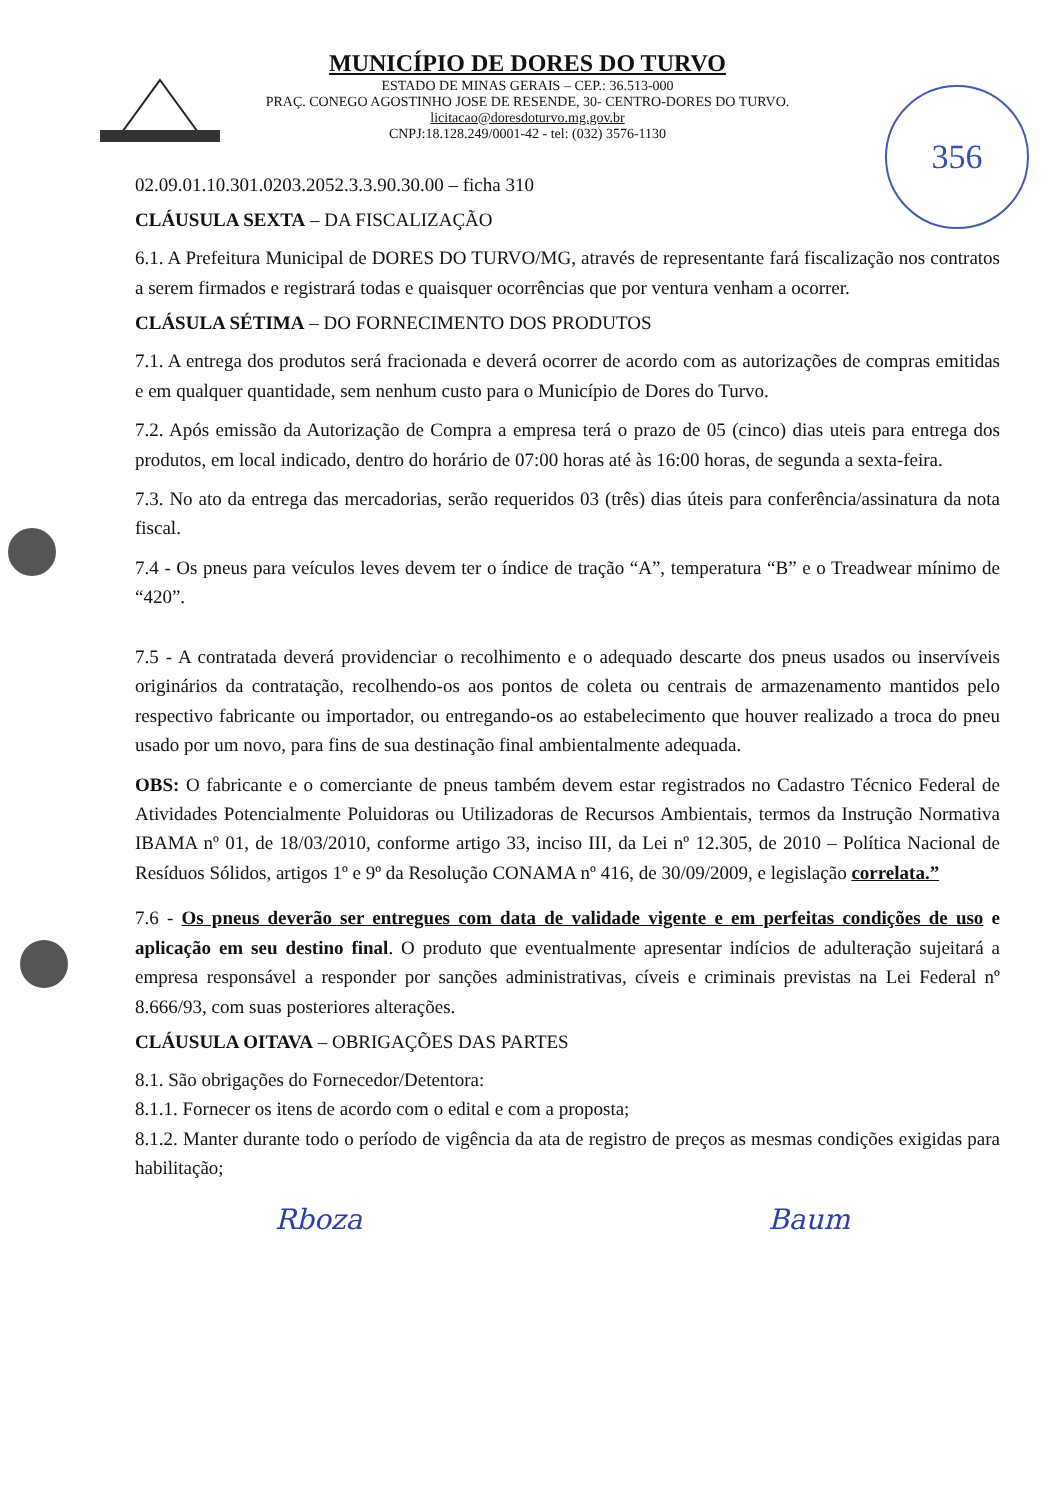356
MUNICÍPIO DE DORES DO TURVO
ESTADO DE MINAS GERAIS – CEP.: 36.513-000
PRAÇ. CONEGO AGOSTINHO JOSE DE RESENDE, 30- CENTRO-DORES DO TURVO.
licitacao@doresdoturvo.mg.gov.br
CNPJ:18.128.249/0001-42 - tel: (032) 3576-1130
02.09.01.10.301.0203.2052.3.3.90.30.00 – ficha 310
CLÁUSULA SEXTA – DA FISCALIZAÇÃO
6.1. A Prefeitura Municipal de DORES DO TURVO/MG, através de representante fará fiscalização nos contratos a serem firmados e registrará todas e quaisquer ocorrências que por ventura venham a ocorrer.
CLÁSULA SÉTIMA – DO FORNECIMENTO DOS PRODUTOS
7.1. A entrega dos produtos será fracionada e deverá ocorrer de acordo com as autorizações de compras emitidas e em qualquer quantidade, sem nenhum custo para o Município de Dores do Turvo.
7.2. Após emissão da Autorização de Compra a empresa terá o prazo de 05 (cinco) dias uteis para entrega dos produtos, em local indicado, dentro do horário de 07:00 horas até às 16:00 horas, de segunda a sexta-feira.
7.3. No ato da entrega das mercadorias, serão requeridos 03 (três) dias úteis para conferência/assinatura da nota fiscal.
7.4 - Os pneus para veículos leves devem ter o índice de tração “A”, temperatura “B” e o Treadwear mínimo de “420”.
7.5 - A contratada deverá providenciar o recolhimento e o adequado descarte dos pneus usados ou inservíveis originários da contratação, recolhendo-os aos pontos de coleta ou centrais de armazenamento mantidos pelo respectivo fabricante ou importador, ou entregando-os ao estabelecimento que houver realizado a troca do pneu usado por um novo, para fins de sua destinação final ambientalmente adequada.
OBS: O fabricante e o comerciante de pneus também devem estar registrados no Cadastro Técnico Federal de Atividades Potencialmente Poluidoras ou Utilizadoras de Recursos Ambientais, termos da Instrução Normativa IBAMA nº 01, de 18/03/2010, conforme artigo 33, inciso III, da Lei nº 12.305, de 2010 – Política Nacional de Resíduos Sólidos, artigos 1º e 9º da Resolução CONAMA nº 416, de 30/09/2009, e legislação correlata.”
7.6 - Os pneus deverão ser entregues com data de validade vigente e em perfeitas condições de uso e aplicação em seu destino final. O produto que eventualmente apresentar indícios de adulteração sujeitará a empresa responsável a responder por sanções administrativas, cíveis e criminais previstas na Lei Federal nº 8.666/93, com suas posteriores alterações.
CLÁUSULA OITAVA – OBRIGAÇÕES DAS PARTES
8.1. São obrigações do Fornecedor/Detentora:
8.1.1. Fornecer os itens de acordo com o edital e com a proposta;
8.1.2. Manter durante todo o período de vigência da ata de registro de preços as mesmas condições exigidas para habilitação;
Rboza Baum